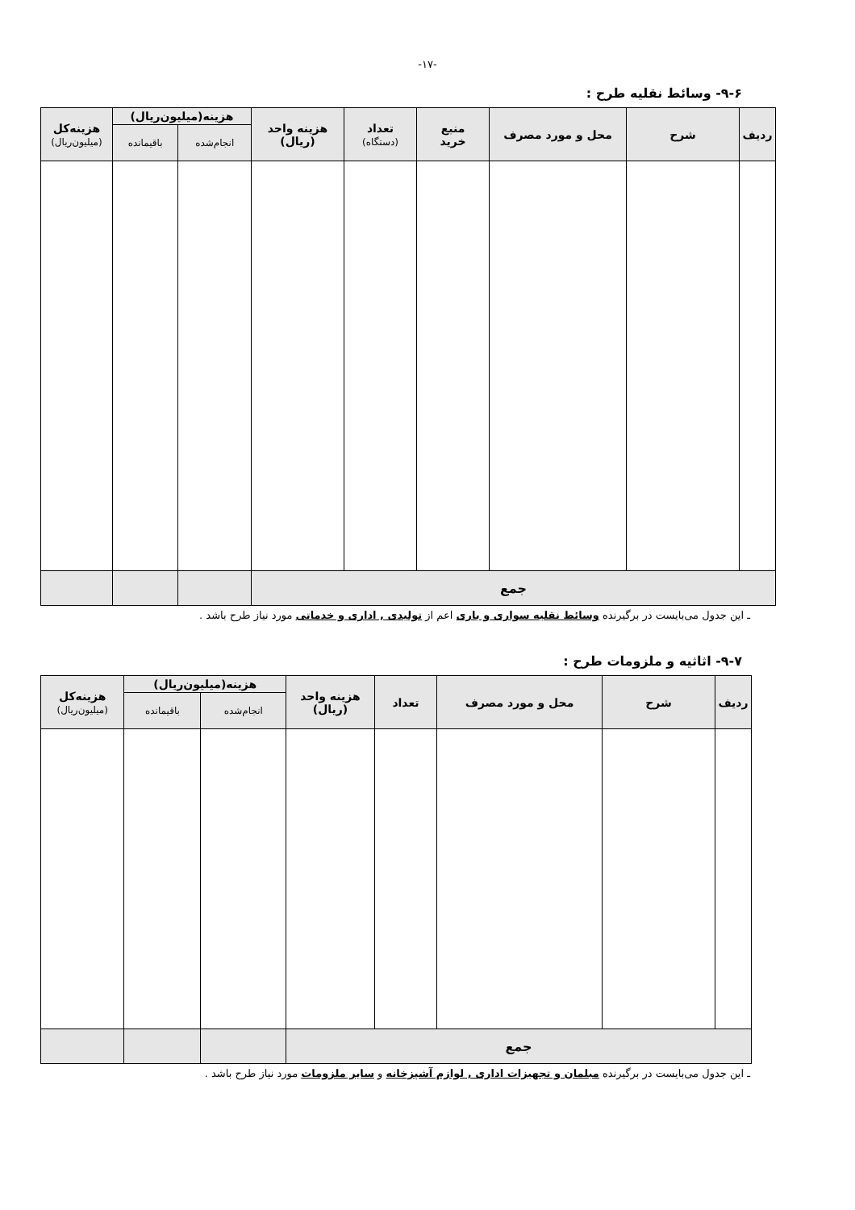-۱۷-
۹-۶- وسائط نقلیه طرح :
| ردیف | شرح | محل و مورد مصرف | منبع خرید | تعداد (دستگاه) | هزینه واحد (ریال) | هزینه(میلیون‌ریال) | | هزینه‌کل (میلیون‌ریال) |
| --- | --- | --- | --- | --- | --- | --- | --- | --- |
| | | | | | | انجام‌شده | باقیمانده | |
| جمع | | | | | | | | |
ـ این جدول می‌بایست در برگیرنده وسائط نقلیه سواری و باری اعم از تولیدی , اداری و خدماتی مورد نیاز طرح باشد .
۹-۷- اثاثیه و ملزومات طرح :
| ردیف | شرح | محل و مورد مصرف | تعداد | هزینه واحد (ریال) | هزینه(میلیون‌ریال) | | هزینه‌کل (میلیون‌ریال) |
| --- | --- | --- | --- | --- | --- | --- | --- |
| | | | | | انجام‌شده | باقیمانده | |
| جمع | | | | | | | |
ـ این جدول می‌بایست در برگیرنده مبلمان و تجهیزات اداری , لوازم آشپزخانه و سایر ملزومات مورد نیاز طرح باشد .